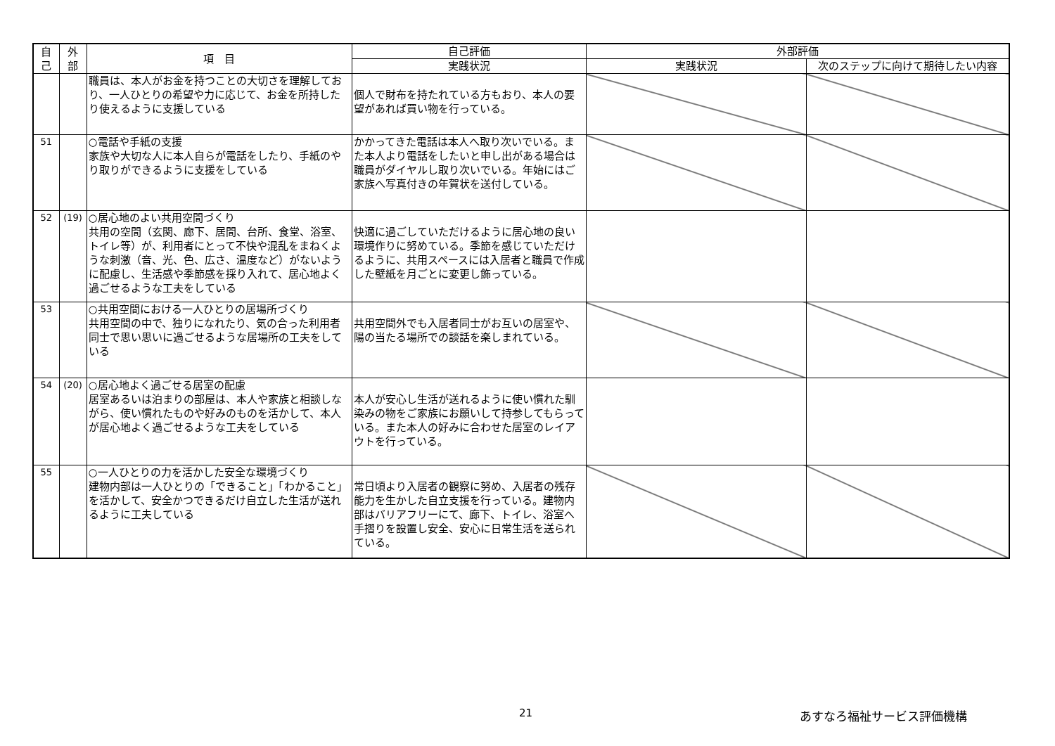| 自 己 | 外 部 | 項 目 | 自己評価 | 外部評価 | |
| --- | --- | --- | --- | --- | --- |
| | | | 実践状況 | 実践状況 | 次のステップに向けて期待したい内容 |
| | | 職員は、本人がお金を持つことの大切さを理解しており、一人ひとりの希望や力に応じて、お金を所持したり使えるように支援している | 個人で財布を持たれている方もおり、本人の要望があれば買い物を行っている。 | | |
| 51 | | ○電話や手紙の支援 家族や大切な人に本人自らが電話をしたり、手紙のやり取りができるように支援をしている | かかってきた電話は本人へ取り次いでいる。また本人より電話をしたいと申し出がある場合は職員がダイヤルし取り次いでいる。年始にはご家族へ写真付きの年賀状を送付している。 | | |
| 52 | (19) | ○居心地のよい共用空間づくり 共用の空間（玄関、廊下、居間、台所、食堂、浴室、トイレ等）が、利用者にとって不快や混乱をまねくような刺激（音、光、色、広さ、温度など）がないように配慮し、生活感や季節感を採り入れて、居心地よく過ごせるような工夫をしている | 快適に過ごしていただけるように居心地の良い環境作りに努めている。季節を感じていただけるように、共用スペースには入居者と職員で作成した壁紙を月ごとに変更し飾っている。 | | |
| 53 | | ○共用空間における一人ひとりの居場所づくり 共用空間の中で、独りになれたり、気の合った利用者同士で思い思いに過ごせるような居場所の工夫をしている | 共用空間外でも入居者同士がお互いの居室や、陽の当たる場所での談話を楽しまれている。 | | |
| 54 | (20) | ○居心地よく過ごせる居室の配慮 居室あるいは泊まりの部屋は、本人や家族と相談しながら、使い慣れたものや好みのものを活かして、本人が居心地よく過ごせるような工夫をしている | 本人が安心し生活が送れるように使い慣れた馴染みの物をご家族にお願いして持参してもらっている。また本人の好みに合わせた居室のレイアウトを行っている。 | | |
| 55 | | ○一人ひとりの力を活かした安全な環境づくり 建物内部は一人ひとりの「できること」「わかること」を活かして、安全かつできるだけ自立した生活が送れるように工夫している | 常日頃より入居者の観察に努め、入居者の残存能力を生かした自立支援を行っている。建物内部はバリアフリーにて、廊下、トイレ、浴室へ手摺りを設置し安全、安心に日常生活を送られている。 | | |
21 あすなろ福祉サービス評価機構